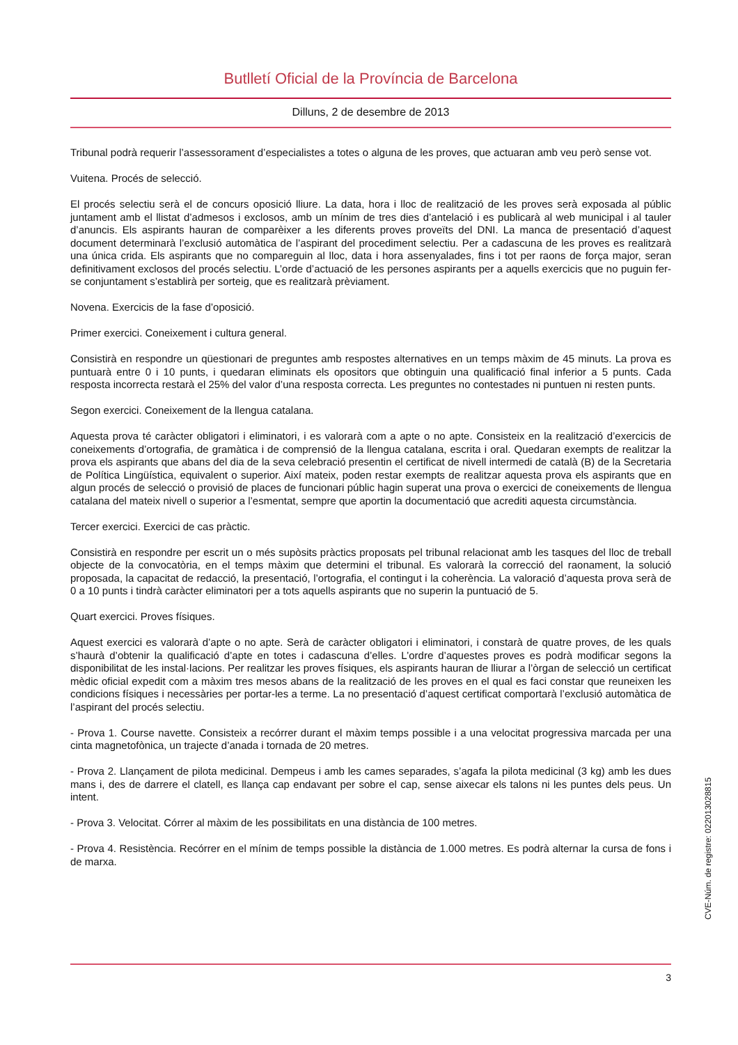Butlletí Oficial de la Província de Barcelona
Dilluns, 2 de desembre de 2013
Tribunal podrà requerir l’assessorament d’especialistes a totes o alguna de les proves, que actuaran amb veu però sense vot.
Vuitena. Procés de selecció.
El procés selectiu serà el de concurs oposició lliure. La data, hora i lloc de realització de les proves serà exposada al públic juntament amb el llistat d’admesos i exclosos, amb un mínim de tres dies d’antelació i es publicarà al web municipal i al tauler d’anuncis. Els aspirants hauran de comparèixer a les diferents proves proveïts del DNI. La manca de presentació d’aquest document determinarà l’exclusió automàtica de l’aspirant del procediment selectiu. Per a cadascuna de les proves es realitzarà una única crida. Els aspirants que no compareguin al lloc, data i hora assenyalades, fins i tot per raons de força major, seran definitivament exclosos del procés selectiu. L’orde d’actuació de les persones aspirants per a aquells exercicis que no puguin fer-se conjuntament s’establirà per sorteig, que es realitzarà prèviament.
Novena. Exercicis de la fase d’oposició.
Primer exercici. Coneixement i cultura general.
Consistirà en respondre un qüestionari de preguntes amb respostes alternatives en un temps màxim de 45 minuts. La prova es puntuarà entre 0 i 10 punts, i quedaran eliminats els opositors que obtinguin una qualificació final inferior a 5 punts. Cada resposta incorrecta restarà el 25% del valor d’una resposta correcta. Les preguntes no contestades ni puntuen ni resten punts.
Segon exercici. Coneixement de la llengua catalana.
Aquesta prova té caràcter obligatori i eliminatori, i es valorarà com a apte o no apte. Consisteix en la realització d’exercicis de coneixements d’ortografia, de gramàtica i de comprensió de la llengua catalana, escrita i oral. Quedaran exempts de realitzar la prova els aspirants que abans del dia de la seva celebració presentin el certificat de nivell intermedi de català (B) de la Secretaria de Política Lingüística, equivalent o superior. Així mateix, poden restar exempts de realitzar aquesta prova els aspirants que en algun procés de selecció o provisió de places de funcionari públic hagin superat una prova o exercici de coneixements de llengua catalana del mateix nivell o superior a l’esmentat, sempre que aportin la documentació que acrediti aquesta circumstància.
Tercer exercici. Exercici de cas pràctic.
Consistirà en respondre per escrit un o més supòsits pràctics proposats pel tribunal relacionat amb les tasques del lloc de treball objecte de la convocatòria, en el temps màxim que determini el tribunal. Es valorarà la correcció del raonament, la solució proposada, la capacitat de redacció, la presentació, l’ortografia, el contingut i la coherència. La valoració d’aquesta prova serà de 0 a 10 punts i tindrà caràcter eliminatori per a tots aquells aspirants que no superin la puntuació de 5.
Quart exercici. Proves físiques.
Aquest exercici es valorarà d’apte o no apte. Serà de caràcter obligatori i eliminatori, i constarà de quatre proves, de les quals s’haurà d’obtenir la qualificació d’apte en totes i cadascuna d’elles. L’ordre d’aquestes proves es podrà modificar segons la disponibilitat de les instal·lacions. Per realitzar les proves físiques, els aspirants hauran de lliurar a l’òrgan de selecció un certificat mèdic oficial expedit com a màxim tres mesos abans de la realització de les proves en el qual es faci constar que reuneixen les condicions físiques i necessàries per portar-les a terme. La no presentació d’aquest certificat comportarà l’exclusió automàtica de l’aspirant del procés selectiu.
- Prova 1. Course navette. Consisteix a recórrer durant el màxim temps possible i a una velocitat progressiva marcada per una cinta magnetofònica, un trajecte d’anada i tornada de 20 metres.
- Prova 2. Llançament de pilota medicinal. Dempeus i amb les cames separades, s’agafa la pilota medicinal (3 kg) amb les dues mans i, des de darrere el clatell, es llança cap endavant per sobre el cap, sense aixecar els talons ni les puntes dels peus. Un intent.
- Prova 3. Velocitat. Córrer al màxim de les possibilitats en una distància de 100 metres.
- Prova 4. Resistència. Recórrer en el mínim de temps possible la distància de 1.000 metres. Es podrà alternar la cursa de fons i de marxa.
CVE-Núm. de registre: 022013028815
3